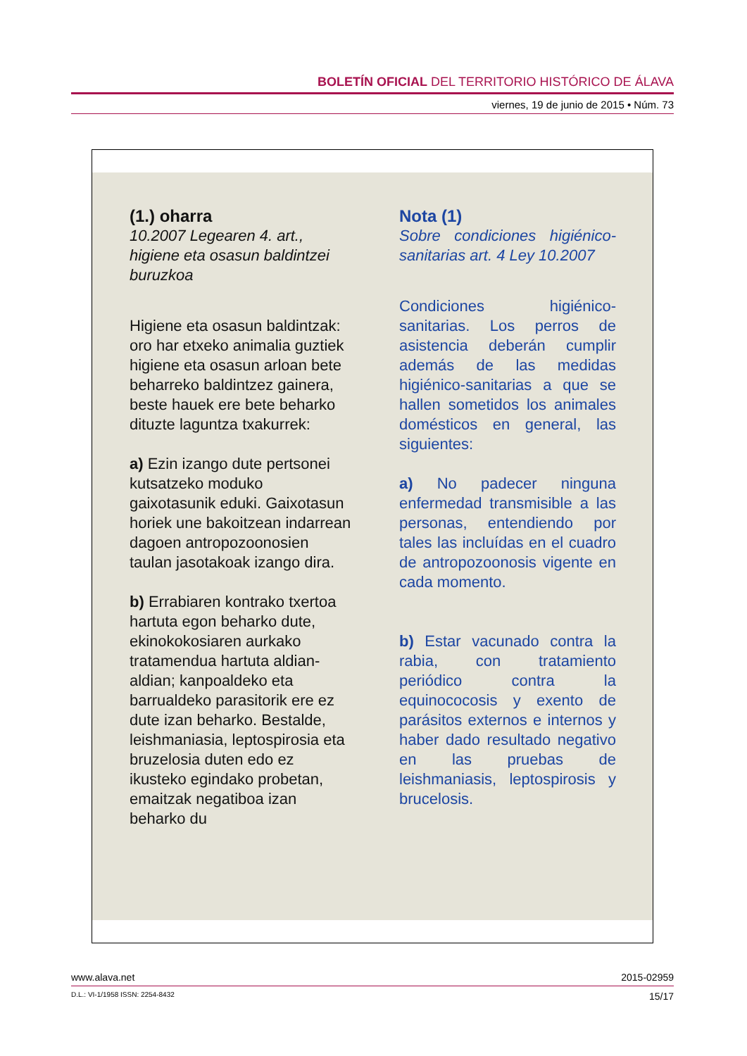BOLETÍN OFICIAL DEL TERRITORIO HISTÓRICO DE ÁLAVA
viernes, 19 de junio de 2015 • Núm. 73
(1.) oharra
10.2007 Legearen 4. art., higiene eta osasun baldintzei buruzkoa
Higiene eta osasun baldintzak: oro har etxeko animalia guztiek higiene eta osasun arloan bete beharreko baldintzez gainera, beste hauek ere bete beharko dituzte laguntza txakurrek:
a) Ezin izango dute pertsonei kutsatzeko moduko gaixotasunik eduki. Gaixotasun horiek une bakoitzean indarrean dagoen antropozoonosien taulan jasotakoak izango dira.
b) Errabiaren kontrako txertoa hartuta egon beharko dute, ekinokokosiaren aurkako tratamendua hartuta aldian-aldian; kanpoaldeko eta barrualdeko parasitorik ere ez dute izan beharko. Bestalde, leishmaniasia, leptospirosia eta bruzelosia duten edo ez ikusteko egindako probetan, emaitzak negatiboa izan beharko du
Nota (1)
Sobre condiciones higiénico-sanitarias art. 4 Ley 10.2007
Condiciones higiénico-sanitarias. Los perros de asistencia deberán cumplir además de las medidas higiénico-sanitarias a que se hallen sometidos los animales domésticos en general, las siguientes:
a) No padecer ninguna enfermedad transmisible a las personas, entendiendo por tales las incluídas en el cuadro de antropozoonosis vigente en cada momento.
b) Estar vacunado contra la rabia, con tratamiento periódico contra la equinococosis y exento de parásitos externos e internos y haber dado resultado negativo en las pruebas de leishmaniasis, leptospirosis y brucelosis.
www.alava.net 2015-02959
D.L.: VI-1/1958 ISSN: 2254-8432 15/17